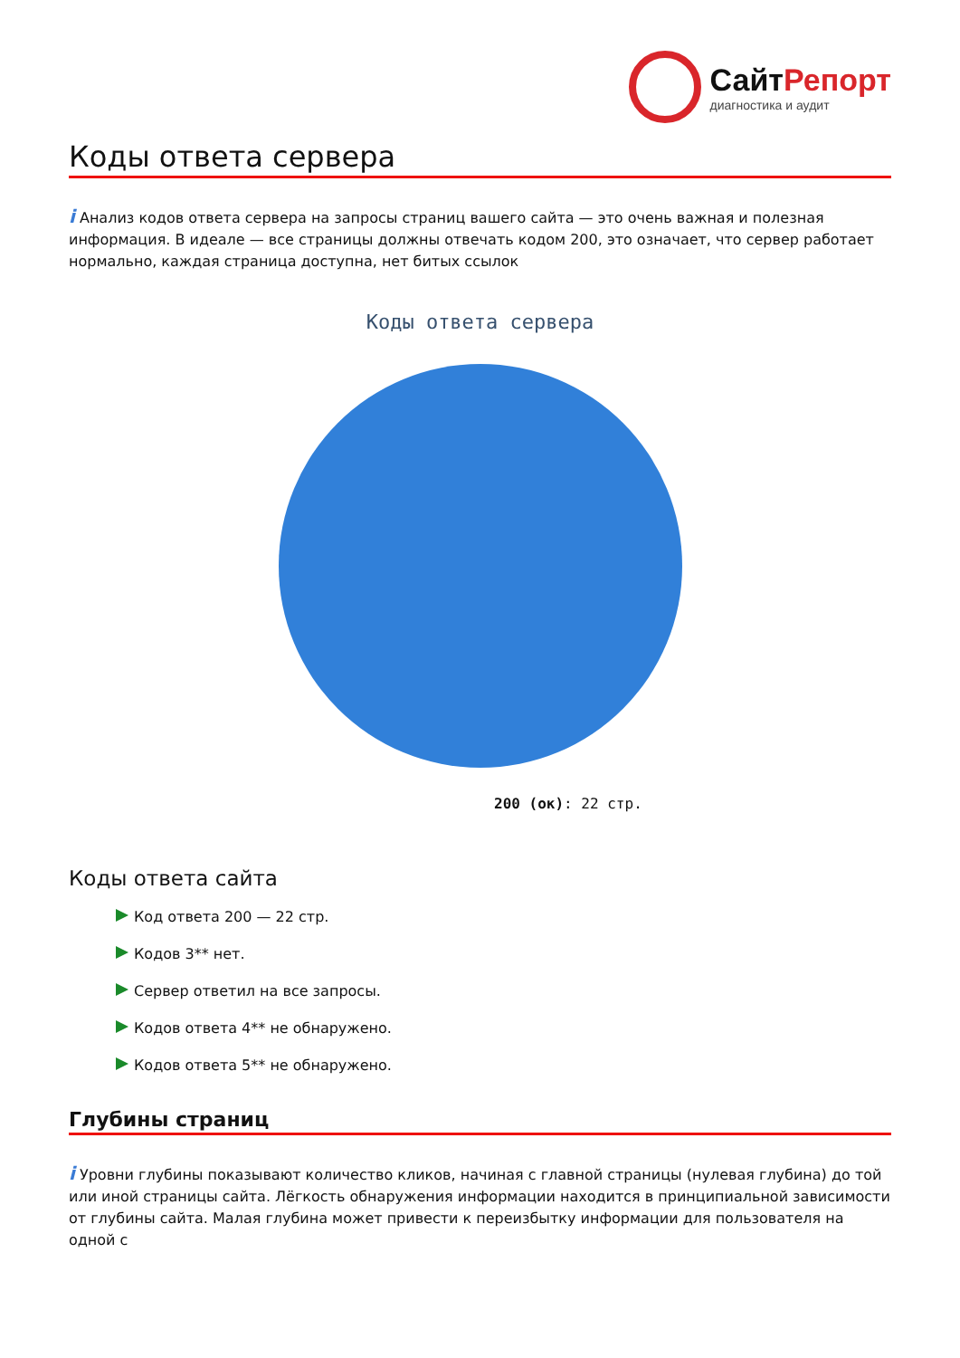СайтРепорт
диагностика и аудит
Коды ответа сервера
i Анализ кодов ответа сервера на запросы страниц вашего сайта — это очень важная и полезная информация. В идеале — все страницы должны отвечать кодом 200, это означает, что сервер работает нормально, каждая страница доступна, нет битых ссылок
Коды ответа сервера
200 (ок): 22 стр.
Коды ответа сайта
Код ответа 200 — 22 стр.
Кодов 3** нет.
Сервер ответил на все запросы.
Кодов ответа 4** не обнаружено.
Кодов ответа 5** не обнаружено.
Глубины страниц
i Уровни глубины показывают количество кликов, начиная с главной страницы (нулевая глубина) до той или иной страницы сайта. Лёгкость обнаружения информации находится в принципиальной зависимости от глубины сайта. Малая глубина может привести к переизбытку информации для пользователя на одной с